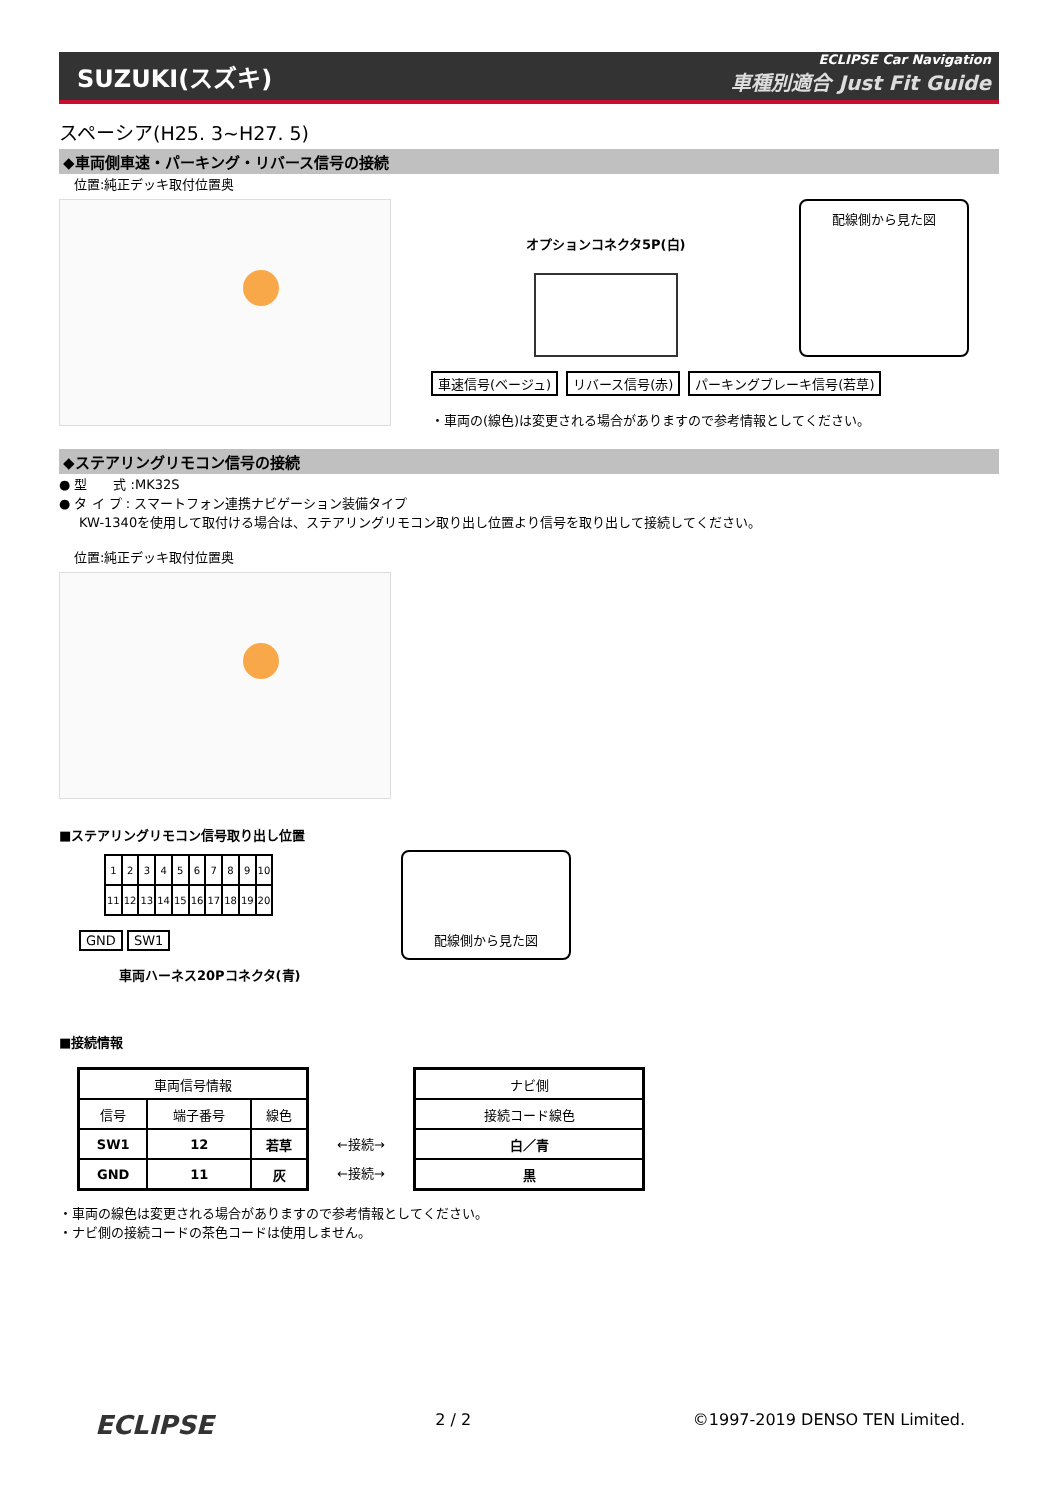SUZUKI(スズキ)
ECLIPSE Car Navigation
車種別適合 Just Fit Guide
スペーシア(H25. 3~H27. 5)
◆車両側車速・パーキング・リバース信号の接続
位置:純正デッキ取付位置奥
オプションコネクタ5P(白)
配線側から見た図
車速信号(ベージュ) リバース信号(赤) パーキングブレーキ信号(若草)
・車両の(線色)は変更される場合がありますので参考情報としてください。
◆ステアリングリモコン信号の接続
● 型　　式 :MK32S
● タ イ プ : スマートフォン連携ナビゲーション装備タイプ
KW-1340を使用して取付ける場合は、ステアリングリモコン取り出し位置より信号を取り出して接続してください。
位置:純正デッキ取付位置奥
■ステアリングリモコン信号取り出し位置
| 1 | 2 | 3 | 4 | 5 | 6 | 7 | 8 | 9 | 10 |
| 11 | 12 | 13 | 14 | 15 | 16 | 17 | 18 | 19 | 20 |
GND SW1
車両ハーネス20Pコネクタ(青)
配線側から見た図
■接続情報
| 車両信号情報 | | |
| --- | --- | --- |
| 信号 | 端子番号 | 線色 |
| SW1 | 12 | 若草 |
| GND | 11 | 灰 |
←接続→
←接続→
| ナビ側 |
| --- |
| 接続コード線色 |
| 白／青 |
| 黒 |
・車両の線色は変更される場合がありますので参考情報としてください。
・ナビ側の接続コードの茶色コードは使用しません。
ECLIPSE 2 / 2 ©1997-2019 DENSO TEN Limited.